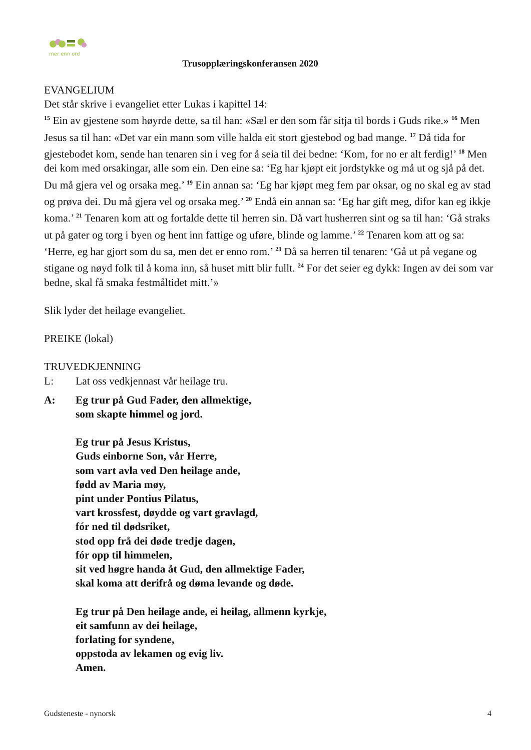mer enn ord
Trusopplæringskonferansen 2020
EVANGELIUM
Det står skrive i evangeliet etter Lukas i kapittel 14:
<sup>15</sup> Ein av gjestene som høyrde dette, sa til han: «Sæl er den som får sitja til bords i Guds rike.» <sup>16</sup> Men Jesus sa til han: «Det var ein mann som ville halda eit stort gjestebod og bad mange. <sup>17</sup> Då tida for gjestebodet kom, sende han tenaren sin i veg for å seia til dei bedne: ‘Kom, for no er alt ferdig!’ <sup>18</sup> Men dei kom med orsakingar, alle som ein. Den eine sa: ‘Eg har kjøpt eit jordstykke og må ut og sjå på det. Du må gjera vel og orsaka meg.’ <sup>19</sup> Ein annan sa: ‘Eg har kjøpt meg fem par oksar, og no skal eg av stad og prøva dei. Du må gjera vel og orsaka meg.’ <sup>20</sup> Endå ein annan sa: ‘Eg har gift meg, difor kan eg ikkje koma.’ <sup>21</sup> Tenaren kom att og fortalde dette til herren sin. Då vart husherren sint og sa til han: ‘Gå straks ut på gater og torg i byen og hent inn fattige og uføre, blinde og lamme.’ <sup>22</sup> Tenaren kom att og sa: ‘Herre, eg har gjort som du sa, men det er enno rom.’ <sup>23</sup> Då sa herren til tenaren: ‘Gå ut på vegane og stigane og nøyd folk til å koma inn, så huset mitt blir fullt. <sup>24</sup> For det seier eg dykk: Ingen av dei som var bedne, skal få smaka festmåltidet mitt.’»
Slik lyder det heilage evangeliet.
PREIKE (lokal)
TRUVEDKJENNING
L: Lat oss vedkjennast vår heilage tru.
A: Eg trur på Gud Fader, den allmektige,
som skapte himmel og jord.
Eg trur på Jesus Kristus,
Guds einborne Son, vår Herre,
som vart avla ved Den heilage ande,
fødd av Maria møy,
pint under Pontius Pilatus,
vart krossfest, døydde og vart gravlagd,
fór ned til dødsriket,
stod opp frå dei døde tredje dagen,
fór opp til himmelen,
sit ved høgre handa åt Gud, den allmektige Fader,
skal koma att derifrå og døma levande og døde.
Eg trur på Den heilage ande, ei heilag, allmenn kyrkje,
eit samfunn av dei heilage,
forlating for syndene,
oppstoda av lekamen og evig liv.
Amen.
Gudsteneste - nynorsk 4